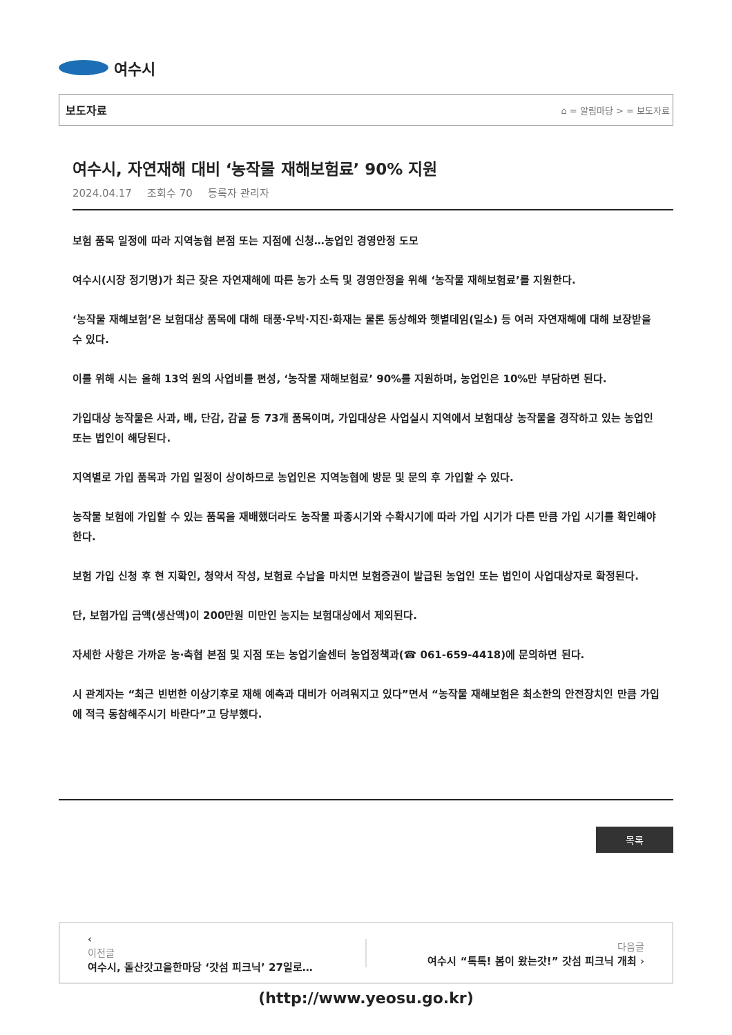여수시
보도자료 ⌂ = 알림마당 > = 보도자료
여수시, 자연재해 대비 ‘농작물 재해보험료’ 90% 지원
2024.04.17 조회수 70 등록자 관리자
보험 품목 일정에 따라 지역농협 본점 또는 지점에 신청…농업인 경영안정 도모
여수시(시장 정기명)가 최근 잦은 자연재해에 따른 농가 소득 및 경영안정을 위해 ‘농작물 재해보험료’를 지원한다.
‘농작물 재해보험’은 보험대상 품목에 대해 태풍·우박·지진·화재는 물론 동상해와 햇볕데임(일소) 등 여러 자연재해에 대해 보장받을 수 있다.
이를 위해 시는 올해 13억 원의 사업비를 편성, ‘농작물 재해보험료’ 90%를 지원하며, 농업인은 10%만 부담하면 된다.
가입대상 농작물은 사과, 배, 단감, 감귤 등 73개 품목이며, 가입대상은 사업실시 지역에서 보험대상 농작물을 경작하고 있는 농업인 또는 법인이 해당된다.
지역별로 가입 품목과 가입 일정이 상이하므로 농업인은 지역농협에 방문 및 문의 후 가입할 수 있다.
농작물 보험에 가입할 수 있는 품목을 재배했더라도 농작물 파종시기와 수확시기에 따라 가입 시기가 다른 만큼 가입 시기를 확인해야 한다.
보험 가입 신청 후 현 지확인, 청약서 작성, 보험료 수납을 마치면 보험증권이 발급된 농업인 또는 법인이 사업대상자로 확정된다.
단, 보험가입 금액(생산액)이 200만원 미만인 농지는 보험대상에서 제외된다.
자세한 사항은 가까운 농·축협 본점 및 지점 또는 농업기술센터 농업정책과(☎ 061-659-4418)에 문의하면 된다.
시 관계자는 “최근 빈번한 이상기후로 재해 예측과 대비가 어려워지고 있다”면서 “농작물 재해보험은 최소한의 안전장치인 만큼 가입에 적극 동참해주시기 바란다”고 당부했다.
목록
‹
이전글
여수시, 돌산갓고을한마당 ‘갓섬 피크닉’ 27일로…
다음글
여수시 “톡톡! 봄이 왔는갓!” 갓섬 피크닉 개최 ›
(http://www.yeosu.go.kr)